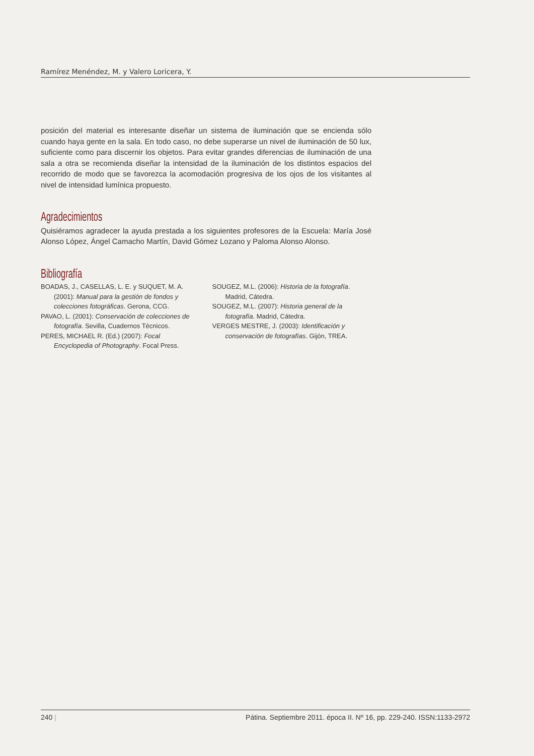Ramírez Menéndez, M. y Valero Loricera, Y.
posición del material es interesante diseñar un sistema de iluminación que se encienda sólo cuando haya gente en la sala. En todo caso, no debe superarse un nivel de iluminación de 50 lux, suficiente como para discernir los objetos. Para evitar grandes diferencias de iluminación de una sala a otra se recomienda diseñar la intensidad de la iluminación de los distintos espacios del recorrido de modo que se favorezca la acomodación progresiva de los ojos de los visitantes al nivel de intensidad lumínica propuesto.
Agradecimientos
Quisiéramos agradecer la ayuda prestada a los siguientes profesores de la Escuela: María José Alonso López, Ángel Camacho Martín, David Gómez Lozano y Paloma Alonso Alonso.
Bibliografía
BOADAS, J., CASELLAS, L. E. y SUQUET, M. A. (2001): Manual para la gestión de fondos y colecciones fotográficas. Gerona, CCG.
PAVAO, L. (2001): Conservación de colecciones de fotografía. Sevilla, Cuadernos Técnicos.
PERES, MICHAEL R. (Ed.) (2007): Focal Encyclopedia of Photography. Focal Press.
SOUGEZ, M.L. (2006): Historia de la fotografía. Madrid, Cátedra.
SOUGEZ, M.L. (2007): Historia general de la fotografía. Madrid, Cátedra.
VERGES MESTRE, J. (2003): Identificación y conservación de fotografías. Gijón, TREA.
240 | Pátina. Septiembre 2011. época II. Nº 16, pp. 229-240. ISSN:1133-2972